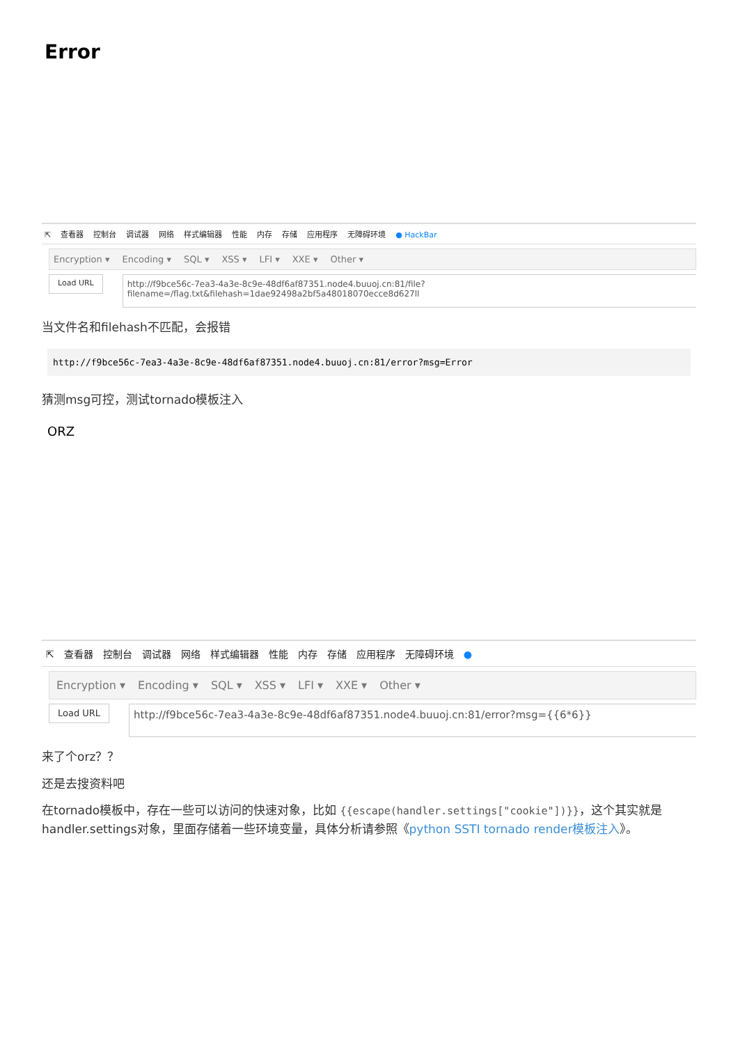Error
⇱ 查看器 控制台 调试器 网络 样式编辑器 性能 内存 存储 应用程序 无障碍环境 ● HackBar
Encryption ▾ Encoding ▾ SQL ▾ XSS ▾ LFI ▾ XXE ▾ Other ▾
Load URL
http://f9bce56c-7ea3-4a3e-8c9e-48df6af87351.node4.buuoj.cn:81/file?filename=/flag.txt&filehash=1dae92498a2bf5a48018070ecce8d627ll
当文件名和filehash不匹配，会报错
http://f9bce56c-7ea3-4a3e-8c9e-48df6af87351.node4.buuoj.cn:81/error?msg=Error
猜测msg可控，测试tornado模板注入
ORZ
⇱ 查看器 控制台 调试器 网络 样式编辑器 性能 内存 存储 应用程序 无障碍环境 ●
Encryption ▾ Encoding ▾ SQL ▾ XSS ▾ LFI ▾ XXE ▾ Other ▾
Load URL
http://f9bce56c-7ea3-4a3e-8c9e-48df6af87351.node4.buuoj.cn:81/error?msg={{6*6}}
来了个orz？？
还是去搜资料吧
在tornado模板中，存在一些可以访问的快速对象，比如 {{escape(handler.settings["cookie"])}}，这个其实就是handler.settings对象，里面存储着一些环境变量，具体分析请参照《python SSTI tornado render模板注入》。